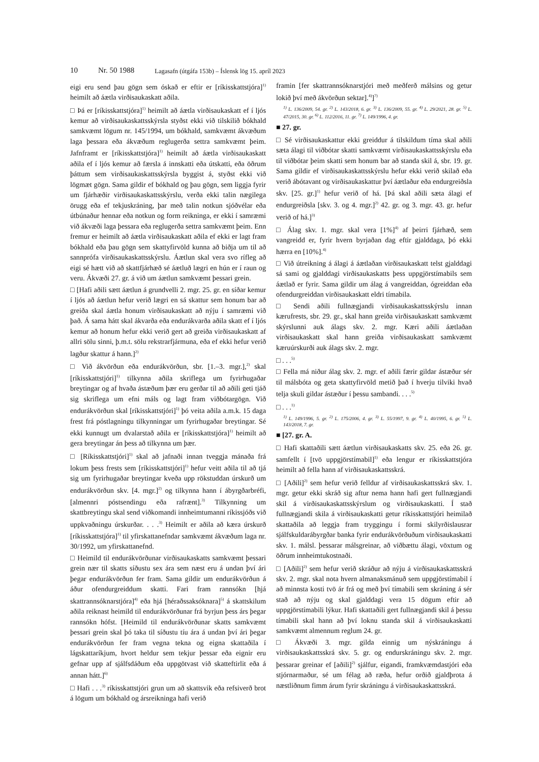10 Nr. 50 1988 Lagasafn (útgáfa 153b) – Íslensk lög 15. apríl 2023
eigi eru send þau gögn sem óskað er eftir er [ríkisskattstjóra]<sup>1)</sup> heimilt að áætla virðisaukaskatt aðila.
□ Þá er [ríkisskattstjóra]<sup>1)</sup> heimilt að áætla virðisaukaskatt ef í ljós kemur að virðisaukaskattsskýrsla styðst ekki við tilskilið bókhald samkvæmt lögum nr. 145/1994, um bókhald, samkvæmt ákvæðum laga þessara eða ákvæðum reglugerða settra samkvæmt þeim. Jafnframt er [ríkisskattstjóra]<sup>1)</sup> heimilt að áætla virðisaukaskatt aðila ef í ljós kemur að færsla á innskatti eða útskatti, eða öðrum þáttum sem virðisaukaskattsskýrsla byggist á, styðst ekki við lögmæt gögn. Sama gildir ef bókhald og þau gögn, sem liggja fyrir um fjárhæðir virðisaukaskattsskýrslu, verða ekki talin nægilega örugg eða ef tekjuskráning, þar með talin notkun sjóðvélar eða útbúnaður hennar eða notkun og form reikninga, er ekki í samræmi við ákvæði laga þessara eða reglugerða settra samkvæmt þeim. Enn fremur er heimilt að áætla virðisaukaskatt aðila ef ekki er lagt fram bókhald eða þau gögn sem skattyfirvöld kunna að biðja um til að sannprófa virðisaukaskattsskýrslu. Áætlun skal vera svo rífleg að eigi sé hætt við að skattfjárhæð sé áætluð lægri en hún er í raun og veru. Ákvæði 27. gr. á við um áætlun samkvæmt þessari grein.
□ [Hafi aðili sætt áætlun á grundvelli 2. mgr. 25. gr. en síðar kemur í ljós að áætlun hefur verið lægri en sá skattur sem honum bar að greiða skal áætla honum virðisaukaskatt að nýju í samræmi við það. Á sama hátt skal ákvarða eða endurákvarða aðila skatt ef í ljós kemur að honum hefur ekki verið gert að greiða virðisaukaskatt af allri sölu sinni, þ.m.t. sölu rekstrarfjármuna, eða ef ekki hefur verið lagður skattur á hann.]<sup>2)</sup>
□ Við ákvörðun eða endurákvörðun, sbr. [1.–3. mgr.],<sup>2)</sup> skal [ríkisskattstjóri]<sup>1)</sup> tilkynna aðila skriflega um fyrirhugaðar breytingar og af hvaða ástæðum þær eru gerðar til að aðili geti tjáð sig skriflega um efni máls og lagt fram viðbótargögn. Við endurákvörðun skal [ríkisskattstjóri]<sup>1)</sup> þó veita aðila a.m.k. 15 daga frest frá póstlagningu tilkynningar um fyrirhugaðar breytingar. Sé ekki kunnugt um dvalarstað aðila er [ríkisskattstjóra]<sup>1)</sup> heimilt að gera breytingar án þess að tilkynna um þær.
□ [Ríkisskattstjóri]<sup>1)</sup> skal að jafnaði innan tveggja mánaða frá lokum þess frests sem [ríkisskattstjóri]<sup>1)</sup> hefur veitt aðila til að tjá sig um fyrirhugaðar breytingar kveða upp rökstuddan úrskurð um endurákvörðun skv. [4. mgr.]<sup>2)</sup> og tilkynna hann í ábyrgðarbréfi, [almennri póstsendingu eða rafrænt].<sup>3)</sup> Tilkynning um skattbreytingu skal send viðkomandi innheimtumanni ríkissjóðs við uppkvaðningu úrskurðar. . . .<sup>3)</sup> Heimilt er aðila að kæra úrskurð [ríkisskattstjóra]<sup>1)</sup> til yfirskattanefndar samkvæmt ákvæðum laga nr. 30/1992, um yfirskattanefnd.
□ Heimild til endurákvörðunar virðisaukaskatts samkvæmt þessari grein nær til skatts síðustu sex ára sem næst eru á undan því ári þegar endurákvörðun fer fram. Sama gildir um endurákvörðun á áður ofendurgreiddum skatti. Fari fram rannsókn [hjá skattrannsóknarstjóra]<sup>4)</sup> eða hjá [héraðssaksóknara]<sup>5)</sup> á skattskilum aðila reiknast heimild til endurákvörðunar frá byrjun þess árs þegar rannsókn hófst. [Heimild til endurákvörðunar skatts samkvæmt þessari grein skal þó taka til síðustu tíu ára á undan því ári þegar endurákvörðun fer fram vegna tekna og eigna skattaðila í lágskattaríkjum, hvort heldur sem tekjur þessar eða eignir eru gefnar upp af sjálfsdáðum eða uppgötvast við skatteftirlit eða á annan hátt.]<sup>6)</sup>
□ Hafi . . .<sup>3)</sup> ríkisskattstjóri grun um að skattsvik eða refsiverð brot á lögum um bókhald og ársreikninga hafi verið
framin [fer skattrannsóknarstjóri með meðferð málsins og getur lokið því með ákvörðun sektar].<sup>4)</sup>]<sup>7)</sup>
<sup>1)</sup> L. 136/2009, 54. gr. <sup>2)</sup> L. 143/2018, 6. gr. <sup>3)</sup> L. 136/2009, 55. gr. <sup>4)</sup> L. 29/2021, 28. gr. <sup>5)</sup> L. 47/2015, 30. gr. <sup>6)</sup> L. 112/2016, 11. gr. <sup>7)</sup> L. 149/1996, 4. gr.
■ 27. gr.
□ Sé virðisaukaskattur ekki greiddur á tilskildum tíma skal aðili sæta álagi til viðbótar skatti samkvæmt virðisaukaskattsskýrslu eða til viðbótar þeim skatti sem honum bar að standa skil á, sbr. 19. gr. Sama gildir ef virðisaukaskattsskýrslu hefur ekki verið skilað eða verið ábótavant og virðisaukaskattur því áætlaður eða endurgreiðsla skv. [25. gr.]<sup>1)</sup> hefur verið of há. [Þá skal aðili sæta álagi ef endurgreiðsla [skv. 3. og 4. mgr.]<sup>2)</sup> 42. gr. og 3. mgr. 43. gr. hefur verið of há.]<sup>3)</sup>
□ Álag skv. 1. mgr. skal vera [1%]<sup>4)</sup> af þeirri fjárhæð, sem vangreidd er, fyrir hvern byrjaðan dag eftir gjalddaga, þó ekki hærra en [10%].<sup>4)</sup>
□ Við útreikning á álagi á áætlaðan virðisaukaskatt telst gjalddagi sá sami og gjalddagi virðisaukaskatts þess uppgjörstímabils sem áætlað er fyrir. Sama gildir um álag á vangreiddan, ógreiddan eða ofendurgreiddan virðisaukaskatt eldri tímabila.
□ Sendi aðili fullnægjandi virðisaukaskattsskýrslu innan kærufrests, sbr. 29. gr., skal hann greiða virðisaukaskatt samkvæmt skýrslunni auk álags skv. 2. mgr. Kæri aðili áætlaðan virðisaukaskatt skal hann greiða virðisaukaskatt samkvæmt kæruúrskurði auk álags skv. 2. mgr.
□ . . .<sup>5)</sup>
□ Fella má niður álag skv. 2. mgr. ef aðili færir gildar ástæður sér til málsbóta og geta skattyfirvöld metið það í hverju tilviki hvað telja skuli gildar ástæður í þessu sambandi. . . .<sup>5)</sup>
□ . . .<sup>1)</sup>
<sup>1)</sup> L. 149/1996, 5. gr. <sup>2)</sup> L. 175/2006, 4. gr. <sup>3)</sup> L. 55/1997, 9. gr. <sup>4)</sup> L. 40/1995, 6. gr. <sup>5)</sup> L. 143/2018, 7. gr.
■ [27. gr. A.
□ Hafi skattaðili sætt áætlun virðisaukaskatts skv. 25. eða 26. gr. samfellt í [tvö uppgjörstímabil]<sup>1)</sup> eða lengur er ríkisskattstjóra heimilt að fella hann af virðisaukaskattsskrá.
□ [Aðili]<sup>2)</sup> sem hefur verið felldur af virðisaukaskattsskrá skv. 1. mgr. getur ekki skráð sig aftur nema hann hafi gert fullnægjandi skil á virðisaukaskattsskýrslum og virðisaukaskatti. Í stað fullnægjandi skila á virðisaukaskatti getur ríkisskattstjóri heimilað skattaðila að leggja fram tryggingu í formi skilyrðislausrar sjálfskuldarábyrgðar banka fyrir endurákvörðuðum virðisaukaskatti skv. 1. málsl. þessarar málsgreinar, að viðbættu álagi, vöxtum og öðrum innheimtukostnaði.
□ [Aðili]<sup>2)</sup> sem hefur verið skráður að nýju á virðisaukaskattsskrá skv. 2. mgr. skal nota hvern almanaksmánuð sem uppgjörstímabil í að minnsta kosti tvö ár frá og með því tímabili sem skráning á sér stað að nýju og skal gjalddagi vera 15 dögum eftir að uppgjörstímabili lýkur. Hafi skattaðili gert fullnægjandi skil á þessu tímabili skal hann að því loknu standa skil á virðisaukaskatti samkvæmt almennum reglum 24. gr.
□ Ákvæði 3. mgr. gilda einnig um nýskráningu á virðisaukaskattsskrá skv. 5. gr. og endurskráningu skv. 2. mgr. þessarar greinar ef [aðili]<sup>2)</sup> sjálfur, eigandi, framkvæmdastjóri eða stjórnarmaður, sé um félag að ræða, hefur orðið gjaldþrota á næstliðnum fimm árum fyrir skráningu á virðisaukaskattsskrá.